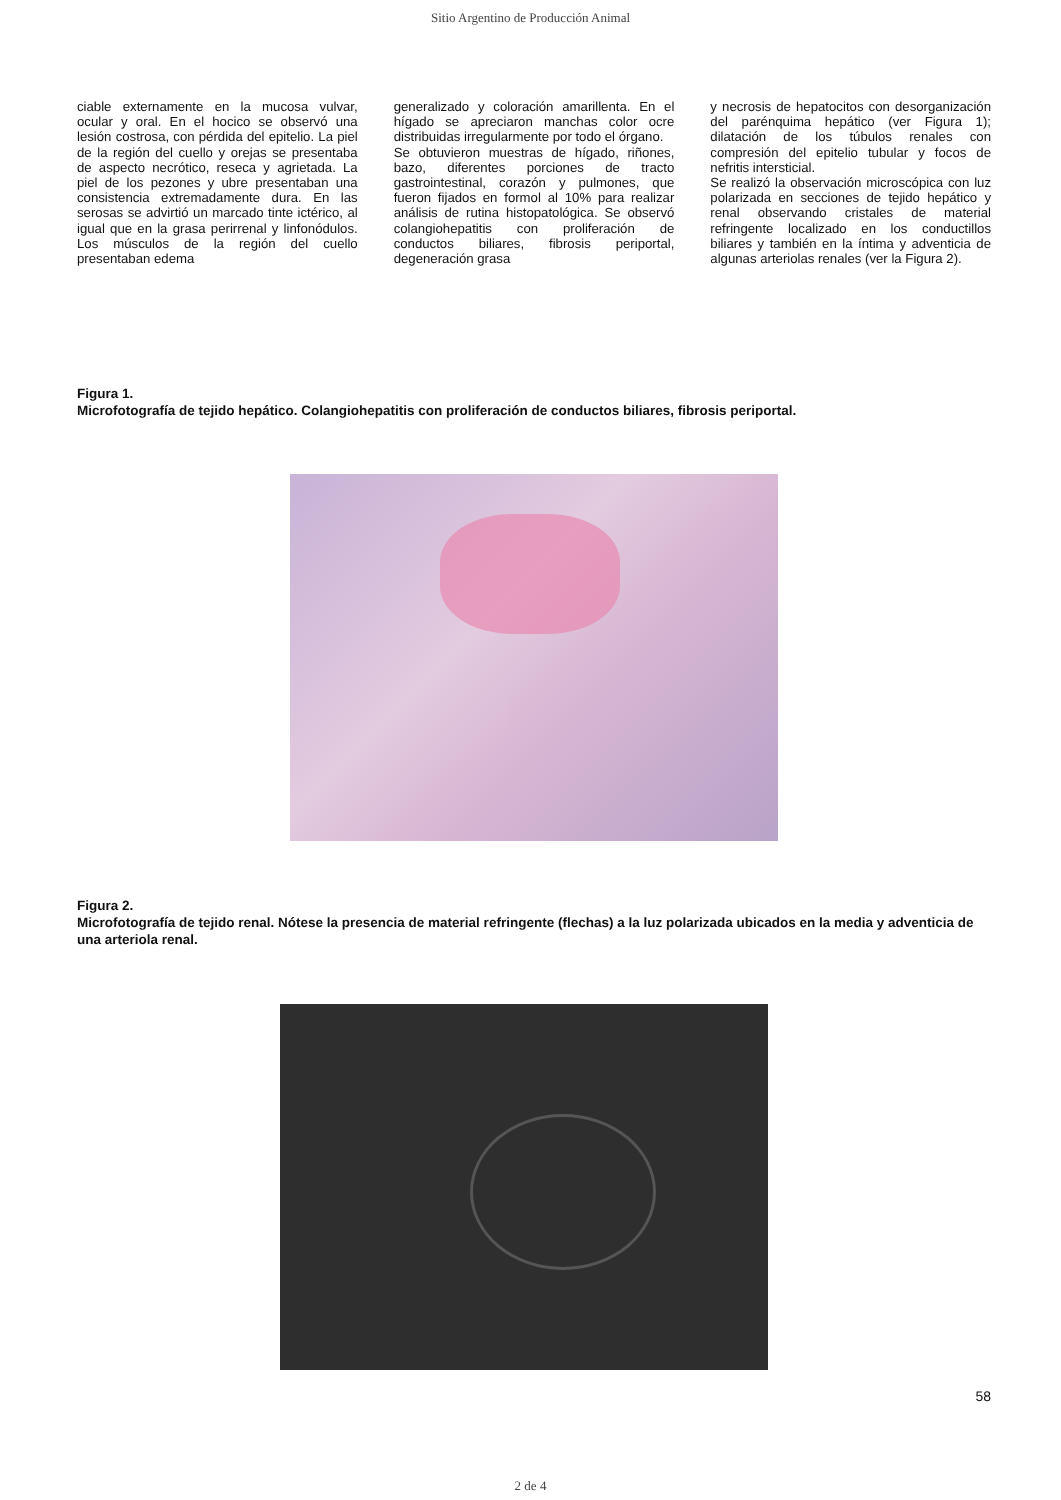Sitio Argentino de Producción Animal
ciable externamente en la mucosa vulvar, ocular y oral. En el hocico se observó una lesión costrosa, con pérdida del epitelio. La piel de la región del cuello y orejas se presentaba de aspecto necrótico, reseca y agrietada. La piel de los pezones y ubre presentaban una consistencia extremadamente dura. En las serosas se advirtió un marcado tinte ictérico, al igual que en la grasa perirrenal y linfonódulos. Los músculos de la región del cuello presentaban edema
generalizado y coloración amarillenta. En el hígado se apreciaron manchas color ocre distribuidas irregularmente por todo el órgano.
Se obtuvieron muestras de hígado, riñones, bazo, diferentes porciones de tracto gastrointestinal, corazón y pulmones, que fueron fijados en formol al 10% para realizar análisis de rutina histopatológica. Se observó colangiohepatitis con proliferación de conductos biliares, fibrosis periportal, degeneración grasa
y necrosis de hepatocitos con desorganización del parénquima hepático (ver Figura 1); dilatación de los túbulos renales con compresión del epitelio tubular y focos de nefritis intersticial.
Se realizó la observación microscópica con luz polarizada en secciones de tejido hepático y renal observando cristales de material refringente localizado en los conductillos biliares y también en la íntima y adventicia de algunas arteriolas renales (ver la Figura 2).
Figura 1.
Microfotografía de tejido hepático. Colangiohepatitis con proliferación de conductos biliares, fibrosis periportal.
Figura 2.
Microfotografía de tejido renal. Nótese la presencia de material refringente (flechas) a la luz polarizada ubicados en la media y adventicia de una arteriola renal.
58
2 de 4